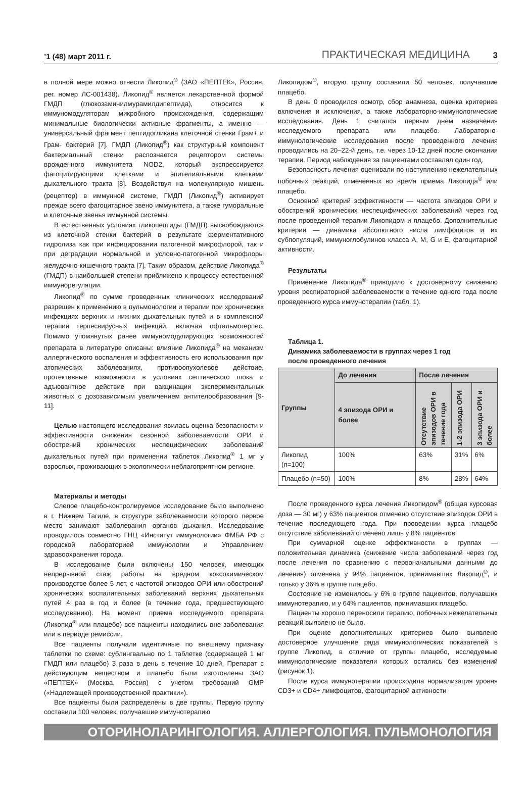’1 (48) март 2011 г. ПРАКТИЧЕСКАЯ МЕДИЦИНА 3
в полной мере можно отнести Ликопид<sup>®</sup> (ЗАО «ПЕПТЕК», Россия, рег. номер ЛС-001438). Ликопид<sup>®</sup> является лекарственной формой ГМДП (глюкозаминилмурамилдипептида), относится к иммуномодуляторам микробного происхождения, содержащим минимальные биологически активные фрагменты, а именно — универсальный фрагмент пептидогликана клеточной стенки Грам+ и Грам- бактерий [7]. ГМДП (Ликопид<sup>®</sup>) как структурный компонент бактериальный стенки распознается рецептором системы врожденного иммунитета NOD2, который экспрессируется фагоцитирующими клетками и эпителиальными клетками дыхательного тракта [8]. Воздействуя на молекулярную мишень (рецептор) в иммунной системе, ГМДП (Ликопид<sup>®</sup>) активирует прежде всего фагоцитарное звено иммунитета, а также гуморальные и клеточные звенья иммунной системы.
В естественных условиях гликопептиды (ГМДП) высвобождаются из клеточной стенки бактерий в результате ферментативного гидролиза как при инфицировании патогенной микрофлорой, так и при деградации нормальной и условно-патогенной микрофлоры желудочно-кишечного тракта [7]. Таким образом, действие Ликопида<sup>®</sup> (ГМДП) в наибольшей степени приближено к процессу естественной иммунорегуляции.
Ликопид<sup>®</sup> по сумме проведенных клинических исследований разрешен к применению в пульмонологии и терапии при хронических инфекциях верхних и нижних дыхательных путей и в комплексной терапии герпесвирусных инфекций, включая офтальмогерпес. Помимо упомянутых ранее иммуномодулирующих возможностей препарата в литературе описаны: влияние Ликопида<sup>®</sup> на механизм аллергического воспаления и эффективность его использования при атопических заболеваниях, противоопухолевое действие, протективные возможности в условиях септического шока и адъювантное действие при вакцинации экспериментальных животных с дозозависимым увеличением антителообразования [9-11].
Целью настоящего исследования явилась оценка безопасности и эффективности снижения сезонной заболеваемости ОРИ и обострений хронических неспецифических заболеваний дыхательных путей при применении таблеток Ликопид<sup>®</sup> 1 мг у взрослых, проживающих в экологически неблагоприятном регионе.
Материалы и методы
Слепое плацебо-контролируемое исследование было выполнено в г. Нижнем Тагиле, в структуре заболеваемости которого первое место занимают заболевания органов дыхания. Исследование проводилось совместно ГНЦ «Институт иммунологии» ФМБА РФ с городской лабораторией иммунологии и Управлением здравоохранения города.
В исследование были включены 150 человек, имеющих непрерывной стаж работы на вредном коксохимическом производстве более 5 лет, с частотой эпизодов ОРИ или обострений хронических воспалительных заболеваний верхних дыхательных путей 4 раз в год и более (в течение года, предшествующего исследованию). На момент приема исследуемого препарата (Ликопид<sup>®</sup> или плацебо) все пациенты находились вне заболевания или в периоде ремиссии.
Все пациенты получали идентичные по внешнему признаку таблетки по схеме: сублингвально по 1 таблетке (содержащей 1 мг ГМДП или плацебо) 3 раза в день в течение 10 дней. Препарат с действующим веществом и плацебо были изготовлены ЗАО «ПЕПТЕК» (Москва, Россия) с учетом требований GMP («Надлежащей производственной практики»).
Все пациенты были распределены в две группы. Первую группу составили 100 человек, получавшие иммунотерапию
Ликопидом<sup>®</sup>, вторую группу составили 50 человек, получавшие плацебо.
В день 0 проводился осмотр, сбор анамнеза, оценка критериев включения и исключения, а также лабораторно-иммунологические исследования. День 1 считался первым днем назначения исследуемого препарата или плацебо. Лабораторно-иммунологические исследования после проведенного лечения проводились на 20–22-й день, т.е. через 10-12 дней после окончания терапии. Период наблюдения за пациентами составлял один год.
Безопасность лечения оценивали по наступлению нежелательных побочных реакций, отмеченных во время приема Ликопида<sup>®</sup> или плацебо.
Основной критерий эффективности — частота эпизодов ОРИ и обострений хронических неспецифических заболеваний через год после проведенной терапии Ликопидом и плацебо. Дополнительные критерии — динамика абсолютного числа лимфоцитов и их субпопуляций, иммуноглобулинов класса A, M, G и E, фагоцитарной активности.
Результаты
Применение Ликопида<sup>®</sup> приводило к достоверному снижению уровня респираторной заболеваемости в течение одного года после проведенного курса иммунотерапии (табл. 1).
Таблица 1.
Динамика заболеваемости в группах через 1 год
после проведенного лечения
| Группы | До лечения | После лечения | | |
| --- | --- | --- | --- | --- |
| | 4 эпизода ОРИ и более | Отсутствие эпизодов ОРИ в течение года | 1-2 эпизода ОРИ | 3 эпизода ОРИ и более |
| Ликопид (n=100) | 100% | 63% | 31% | 6% |
| Плацебо (n=50) | 100% | 8% | 28% | 64% |
После проведенного курса лечения Ликопидом<sup>®</sup> (общая курсовая доза — 30 мг) у 63% пациентов отмечено отсутствие эпизодов ОРИ в течение последующего года. При проведении курса плацебо отсутствие заболеваний отмечено лишь у 8% пациентов.
При суммарной оценке эффективности в группах — положительная динамика (снижение числа заболеваний через год после лечения по сравнению с первоначальными данными до лечения) отмечена у 94% пациентов, принимавших Ликопид<sup>®</sup>, и только у 36% в группе плацебо.
Состояние не изменилось у 6% в группе пациентов, получавших иммунотерапию, и у 64% пациентов, принимавших плацебо.
Пациенты хорошо переносили терапию, побочных нежелательных реакций выявлено не было.
При оценке дополнительных критериев было выявлено достоверное улучшение ряда иммунологических показателей в группе Ликопид, в отличие от группы плацебо, исследуемые иммунологические показатели которых остались без изменений (рисунок 1).
После курса иммунотерапии происходила нормализация уровня CD3+ и CD4+ лимфоцитов, фагоцитарной активности
ОТОРИНОЛАРИНГОЛОГИЯ. АЛЛЕРГОЛОГИЯ. ПУЛЬМОНОЛОГИЯ